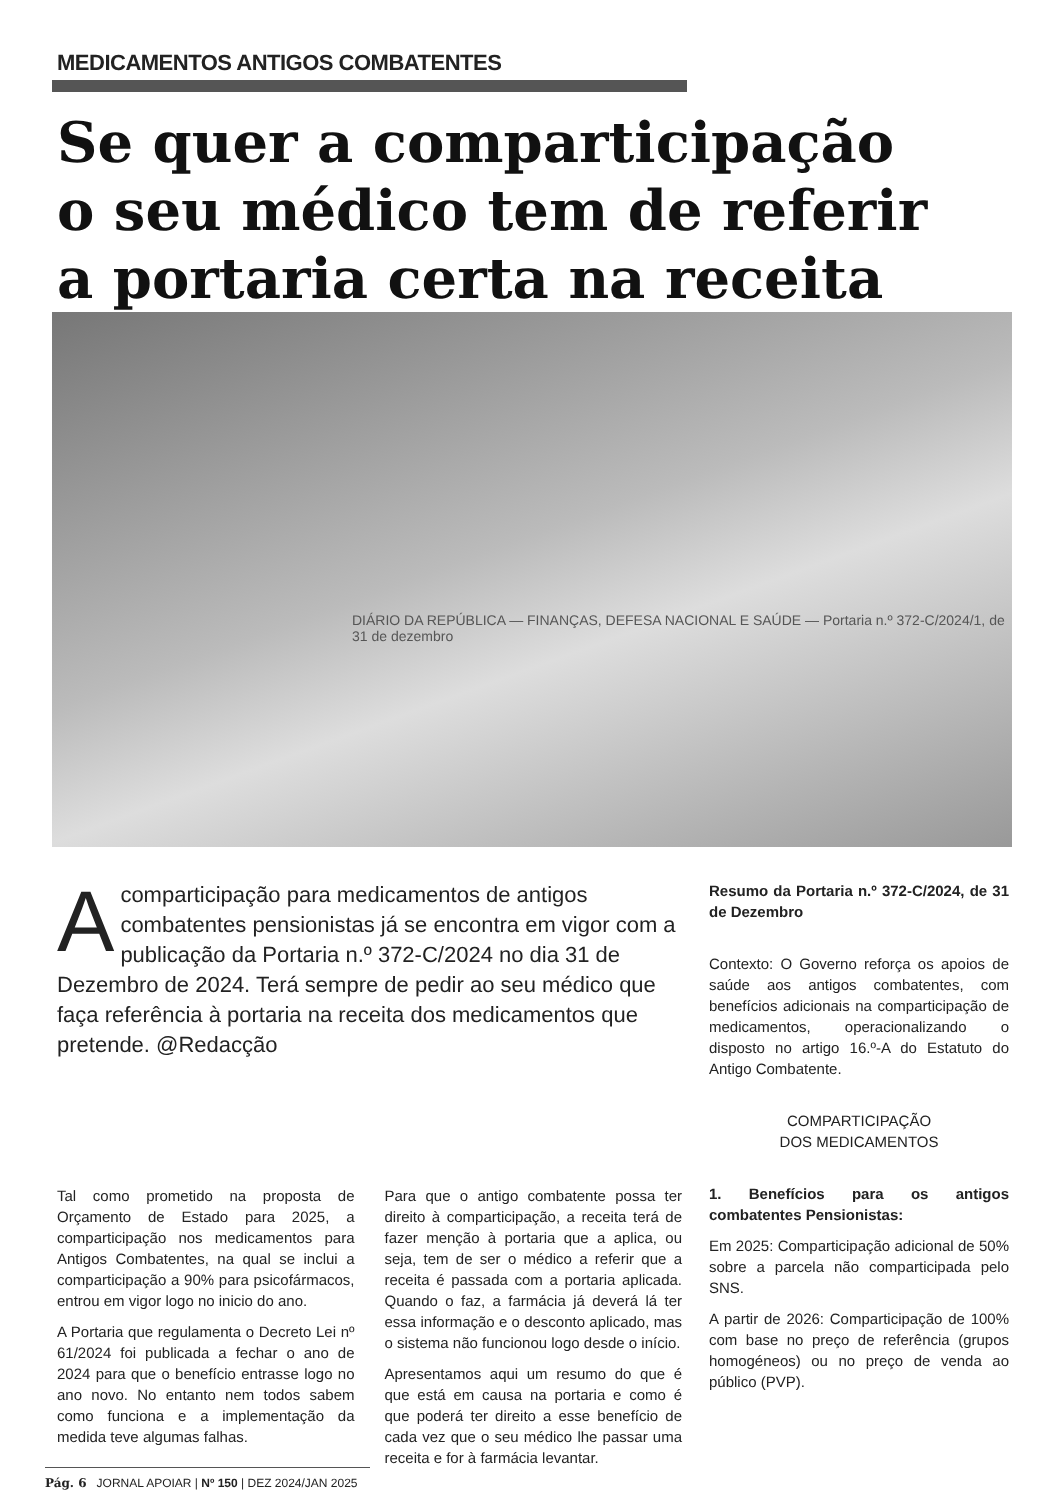MEDICAMENTOS ANTIGOS COMBATENTES
Se quer a comparticipação
o seu médico tem de referir
a portaria certa na receita
DIÁRIO DA REPÚBLICA — FINANÇAS, DEFESA NACIONAL E SAÚDE — Portaria n.º 372-C/2024/1, de 31 de dezembro
A comparticipação para medicamentos de antigos combatentes pensionistas já se encontra em vigor com a publicação da Portaria n.º 372-C/2024 no dia 31 de Dezembro de 2024. Terá sempre de pedir ao seu médico que faça referência à portaria na receita dos medicamentos que pretende. @Redacção
Resumo da Portaria n.º 372-C/2024, de 31 de Dezembro
Contexto: O Governo reforça os apoios de saúde aos antigos combatentes, com benefícios adicionais na comparticipação de medicamentos, operacionalizando o disposto no artigo 16.º-A do Estatuto do Antigo Combatente.
COMPARTICIPAÇÃO
DOS MEDICAMENTOS
1. Benefícios para os antigos combatentes Pensionistas:
Em 2025: Comparticipação adicional de 50% sobre a parcela não comparticipada pelo SNS.
A partir de 2026: Comparticipação de 100% com base no preço de referência (grupos homogéneos) ou no preço de venda ao público (PVP).
Tal como prometido na proposta de Orçamento de Estado para 2025, a comparticipação nos medicamentos para Antigos Combatentes, na qual se inclui a comparticipação a 90% para psicofármacos, entrou em vigor logo no inicio do ano.
A Portaria que regulamenta o Decreto Lei nº 61/2024 foi publicada a fechar o ano de 2024 para que o benefício entrasse logo no ano novo. No entanto nem todos sabem como funciona e a implementação da medida teve algumas falhas.
Para que o antigo combatente possa ter direito à comparticipação, a receita terá de fazer menção à portaria que a aplica, ou seja, tem de ser o médico a referir que a receita é passada com a portaria aplicada. Quando o faz, a farmácia já deverá lá ter essa informação e o desconto aplicado, mas o sistema não funcionou logo desde o início.
Apresentamos aqui um resumo do que é que está em causa na portaria e como é que poderá ter direito a esse benefício de cada vez que o seu médico lhe passar uma receita e for à farmácia levantar.
Pág. 6 JORNAL APOIAR | Nº 150 | DEZ 2024/JAN 2025